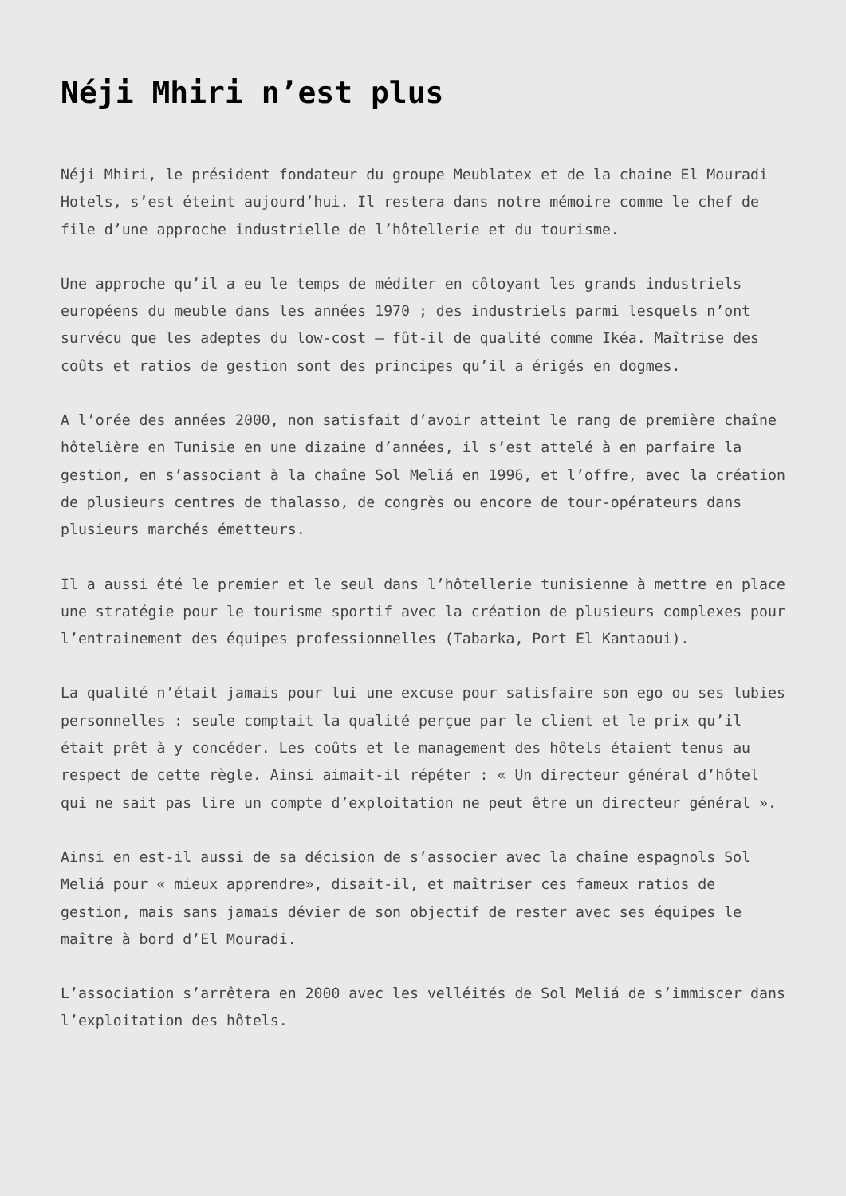Néji Mhiri n’est plus
Néji Mhiri, le président fondateur du groupe Meublatex et de la chaine El Mouradi Hotels, s’est éteint aujourd’hui. Il restera dans notre mémoire comme le chef de file d’une approche industrielle de l’hôtellerie et du tourisme.
Une approche qu’il a eu le temps de méditer en côtoyant les grands industriels européens du meuble dans les années 1970 ; des industriels parmi lesquels n’ont survécu que les adeptes du low-cost – fût-il de qualité comme Ikéa. Maîtrise des coûts et ratios de gestion sont des principes qu’il a érigés en dogmes.
A l’orée des années 2000, non satisfait d’avoir atteint le rang de première chaîne hôtelière en Tunisie en une dizaine d’années, il s’est attelé à en parfaire la gestion, en s’associant à la chaîne Sol Meliá en 1996, et l’offre, avec la création de plusieurs centres de thalasso, de congrès ou encore de tour-opérateurs dans plusieurs marchés émetteurs.
Il a aussi été le premier et le seul dans l’hôtellerie tunisienne à mettre en place une stratégie pour le tourisme sportif avec la création de plusieurs complexes pour l’entrainement des équipes professionnelles (Tabarka, Port El Kantaoui).
La qualité n’était jamais pour lui une excuse pour satisfaire son ego ou ses lubies personnelles : seule comptait la qualité perçue par le client et le prix qu’il était prêt à y concéder. Les coûts et le management des hôtels étaient tenus au respect de cette règle. Ainsi aimait-il répéter : « Un directeur général d’hôtel qui ne sait pas lire un compte d’exploitation ne peut être un directeur général ».
Ainsi en est-il aussi de sa décision de s’associer avec la chaîne espagnols Sol Meliá pour « mieux apprendre», disait-il, et maîtriser ces fameux ratios de gestion, mais sans jamais dévier de son objectif de rester avec ses équipes le maître à bord d’El Mouradi.
L’association s’arrêtera en 2000 avec les velléités de Sol Meliá de s’immiscer dans l’exploitation des hôtels.